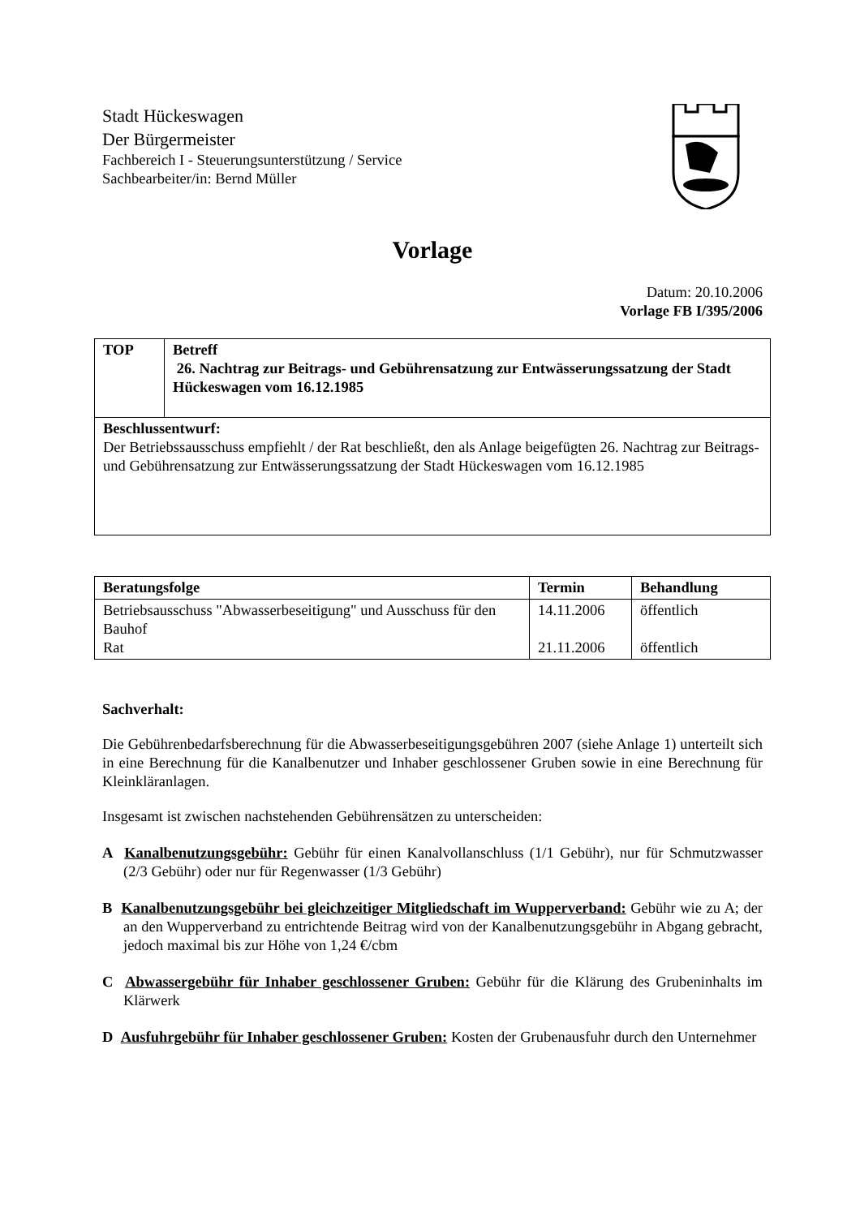Stadt Hückeswagen
Der Bürgermeister
Fachbereich I - Steuerungsunterstützung / Service
Sachbearbeiter/in: Bernd Müller
Vorlage
Datum: 20.10.2006
Vorlage FB I/395/2006
| TOP | Betreff 26. Nachtrag zur Beitrags- und Gebührensatzung zur Entwässerungssatzung der Stadt Hückeswagen vom 16.12.1985 |
| Beschlussentwurf: Der Betriebssausschuss empfiehlt / der Rat beschließt, den als Anlage beigefügten 26. Nachtrag zur Beitrags- und Gebührensatzung zur Entwässerungssatzung der Stadt Hückeswagen vom 16.12.1985 | |
| Beratungsfolge | Termin | Behandlung |
| --- | --- | --- |
| Betriebsausschuss "Abwasserbeseitigung" und Ausschuss für den Bauhof Rat | 14.11.2006 21.11.2006 | öffentlich öffentlich |
Sachverhalt:
Die Gebührenbedarfsberechnung für die Abwasserbeseitigungsgebühren 2007 (siehe Anlage 1) unterteilt sich in eine Berechnung für die Kanalbenutzer und Inhaber geschlossener Gruben sowie in eine Berechnung für Kleinkläranlagen.
Insgesamt ist zwischen nachstehenden Gebührensätzen zu unterscheiden:
A Kanalbenutzungsgebühr: Gebühr für einen Kanalvollanschluss (1/1 Gebühr), nur für Schmutzwasser (2/3 Gebühr) oder nur für Regenwasser (1/3 Gebühr)
B Kanalbenutzungsgebühr bei gleichzeitiger Mitgliedschaft im Wupperverband: Gebühr wie zu A; der an den Wupperverband zu entrichtende Beitrag wird von der Kanalbenutzungsgebühr in Abgang gebracht, jedoch maximal bis zur Höhe von 1,24 €/cbm
C Abwassergebühr für Inhaber geschlossener Gruben: Gebühr für die Klärung des Grubeninhalts im Klärwerk
D Ausfuhrgebühr für Inhaber geschlossener Gruben: Kosten der Grubenausfuhr durch den Unternehmer